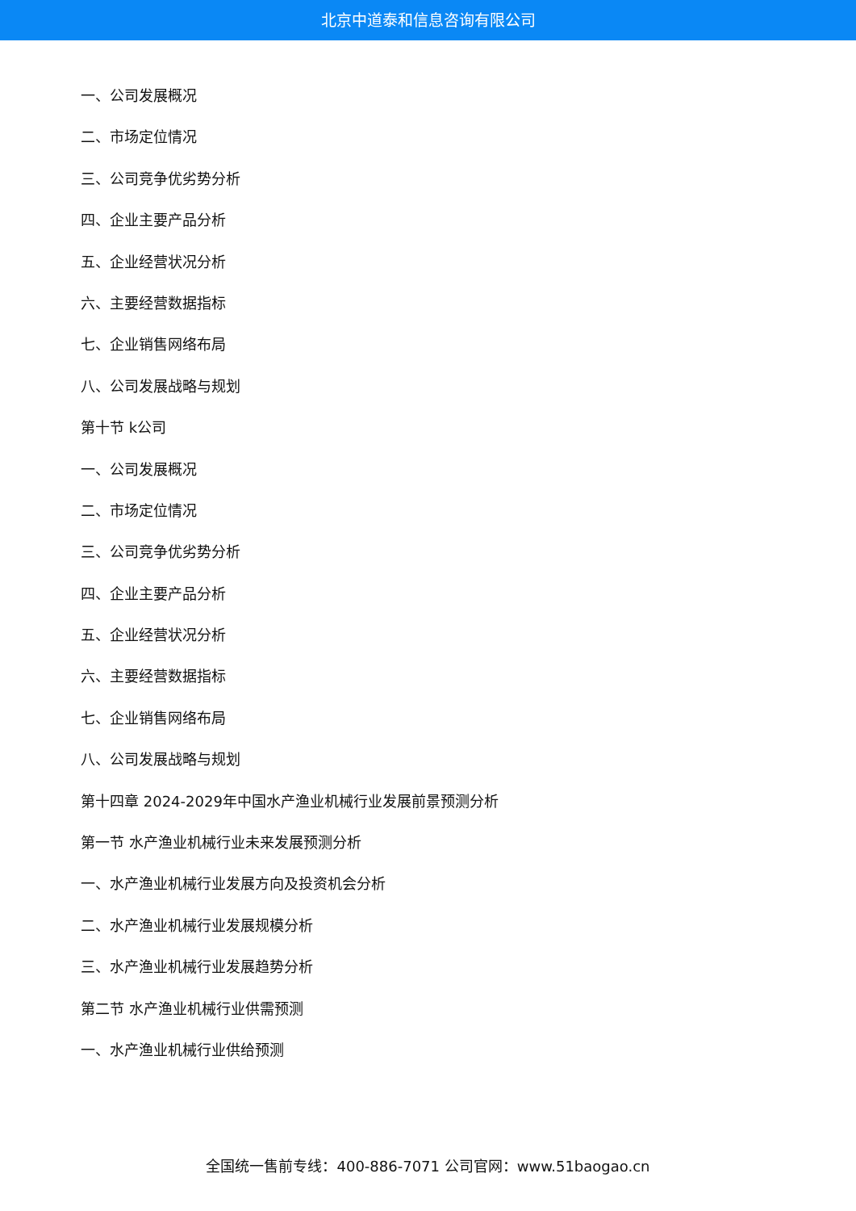北京中道泰和信息咨询有限公司
一、公司发展概况
二、市场定位情况
三、公司竞争优劣势分析
四、企业主要产品分析
五、企业经营状况分析
六、主要经营数据指标
七、企业销售网络布局
八、公司发展战略与规划
第十节 k公司
一、公司发展概况
二、市场定位情况
三、公司竞争优劣势分析
四、企业主要产品分析
五、企业经营状况分析
六、主要经营数据指标
七、企业销售网络布局
八、公司发展战略与规划
第十四章 2024-2029年中国水产渔业机械行业发展前景预测分析
第一节 水产渔业机械行业未来发展预测分析
一、水产渔业机械行业发展方向及投资机会分析
二、水产渔业机械行业发展规模分析
三、水产渔业机械行业发展趋势分析
第二节 水产渔业机械行业供需预测
一、水产渔业机械行业供给预测
全国统一售前专线：400-886-7071 公司官网：www.51baogao.cn